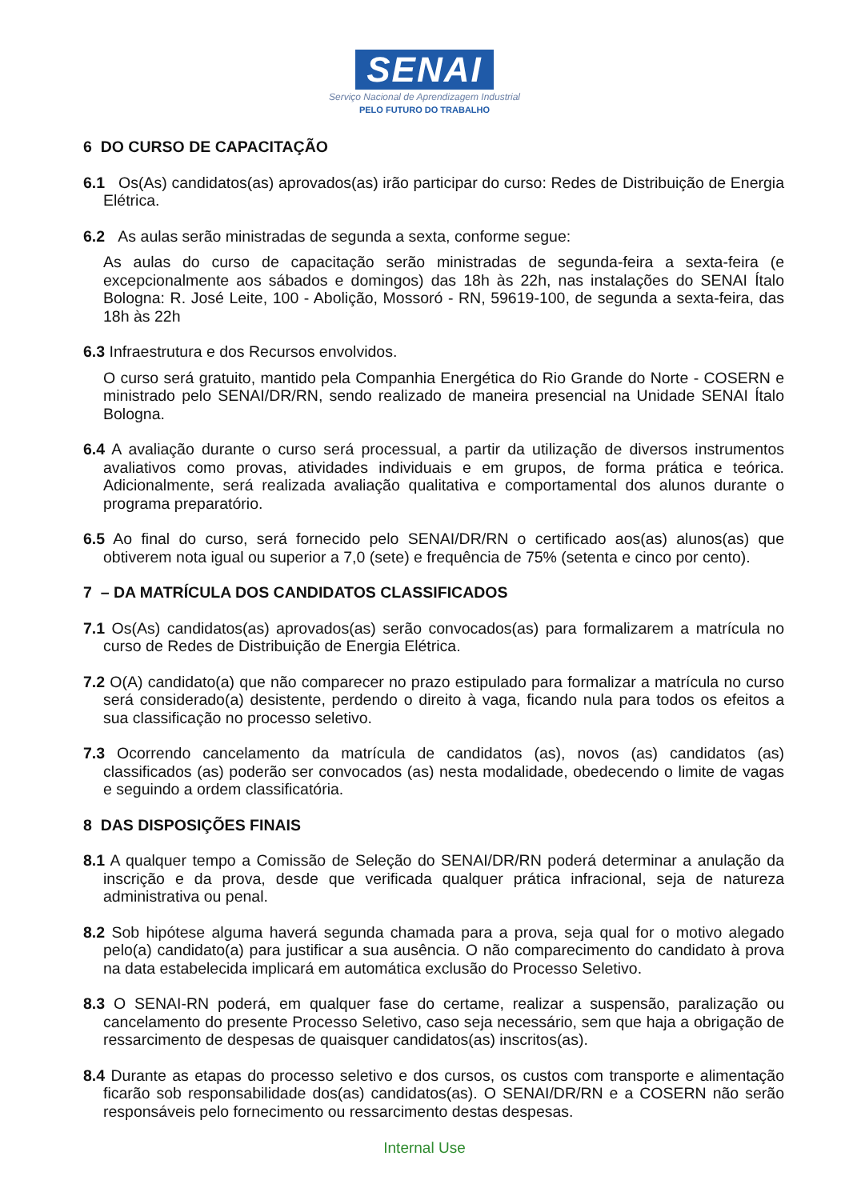SENAI
Serviço Nacional de Aprendizagem Industrial
PELO FUTURO DO TRABALHO
6 DO CURSO DE CAPACITAÇÃO
6.1 Os(As) candidatos(as) aprovados(as) irão participar do curso: Redes de Distribuição de Energia Elétrica.
6.2 As aulas serão ministradas de segunda a sexta, conforme segue:
As aulas do curso de capacitação serão ministradas de segunda-feira a sexta-feira (e excepcionalmente aos sábados e domingos) das 18h às 22h, nas instalações do SENAI Ítalo Bologna: R. José Leite, 100 - Abolição, Mossoró - RN, 59619-100, de segunda a sexta-feira, das 18h às 22h
6.3 Infraestrutura e dos Recursos envolvidos.
O curso será gratuito, mantido pela Companhia Energética do Rio Grande do Norte - COSERN e ministrado pelo SENAI/DR/RN, sendo realizado de maneira presencial na Unidade SENAI Ítalo Bologna.
6.4 A avaliação durante o curso será processual, a partir da utilização de diversos instrumentos avaliativos como provas, atividades individuais e em grupos, de forma prática e teórica. Adicionalmente, será realizada avaliação qualitativa e comportamental dos alunos durante o programa preparatório.
6.5 Ao final do curso, será fornecido pelo SENAI/DR/RN o certificado aos(as) alunos(as) que obtiverem nota igual ou superior a 7,0 (sete) e frequência de 75% (setenta e cinco por cento).
7 – DA MATRÍCULA DOS CANDIDATOS CLASSIFICADOS
7.1 Os(As) candidatos(as) aprovados(as) serão convocados(as) para formalizarem a matrícula no curso de Redes de Distribuição de Energia Elétrica.
7.2 O(A) candidato(a) que não comparecer no prazo estipulado para formalizar a matrícula no curso será considerado(a) desistente, perdendo o direito à vaga, ficando nula para todos os efeitos a sua classificação no processo seletivo.
7.3 Ocorrendo cancelamento da matrícula de candidatos (as), novos (as) candidatos (as) classificados (as) poderão ser convocados (as) nesta modalidade, obedecendo o limite de vagas e seguindo a ordem classificatória.
8 DAS DISPOSIÇÕES FINAIS
8.1 A qualquer tempo a Comissão de Seleção do SENAI/DR/RN poderá determinar a anulação da inscrição e da prova, desde que verificada qualquer prática infracional, seja de natureza administrativa ou penal.
8.2 Sob hipótese alguma haverá segunda chamada para a prova, seja qual for o motivo alegado pelo(a) candidato(a) para justificar a sua ausência. O não comparecimento do candidato à prova na data estabelecida implicará em automática exclusão do Processo Seletivo.
8.3 O SENAI-RN poderá, em qualquer fase do certame, realizar a suspensão, paralização ou cancelamento do presente Processo Seletivo, caso seja necessário, sem que haja a obrigação de ressarcimento de despesas de quaisquer candidatos(as) inscritos(as).
8.4 Durante as etapas do processo seletivo e dos cursos, os custos com transporte e alimentação ficarão sob responsabilidade dos(as) candidatos(as). O SENAI/DR/RN e a COSERN não serão responsáveis pelo fornecimento ou ressarcimento destas despesas.
Internal Use